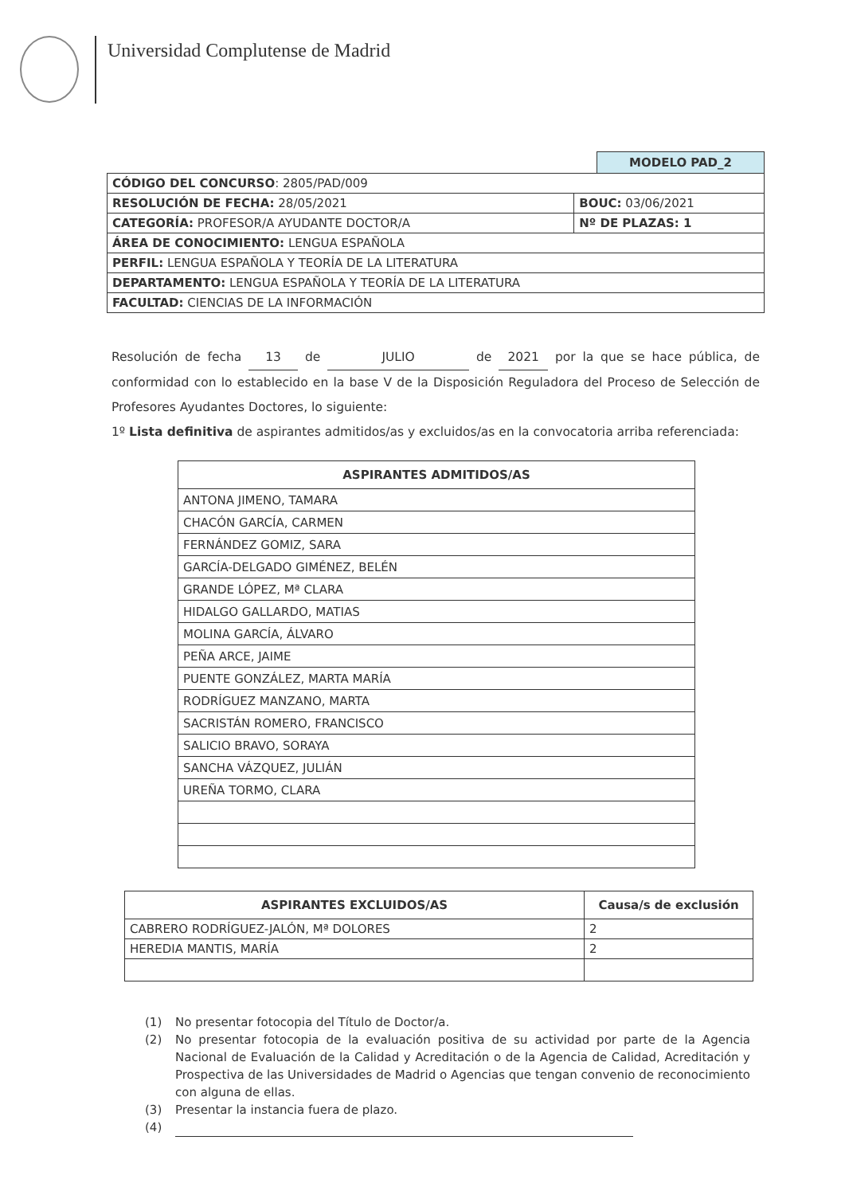Universidad Complutense de Madrid
MODELO PAD_2
| CÓDIGO DEL CONCURSO : 2805/PAD/009 | |
| RESOLUCIÓN DE FECHA: 28/05/2021 | BOUC: 03/06/2021 |
| CATEGORÍA: PROFESOR/A AYUDANTE DOCTOR/A | Nº DE PLAZAS: 1 |
| ÁREA DE CONOCIMIENTO: LENGUA ESPAÑOLA | |
| PERFIL: LENGUA ESPAÑOLA Y TEORÍA DE LA LITERATURA | |
| DEPARTAMENTO: LENGUA ESPAÑOLA Y TEORÍA DE LA LITERATURA | |
| FACULTAD: CIENCIAS DE LA INFORMACIÓN | |
Resolución de fecha 13 de JULIO de 2021 por la que se hace pública, de conformidad con lo establecido en la base V de la Disposición Reguladora del Proceso de Selección de Profesores Ayudantes Doctores, lo siguiente:
1º Lista definitiva de aspirantes admitidos/as y excluidos/as en la convocatoria arriba referenciada:
| ASPIRANTES ADMITIDOS/AS |
| --- |
| ANTONA JIMENO, TAMARA |
| CHACÓN GARCÍA, CARMEN |
| FERNÁNDEZ GOMIZ, SARA |
| GARCÍA-DELGADO GIMÉNEZ, BELÉN |
| GRANDE LÓPEZ, Mª CLARA |
| HIDALGO GALLARDO, MATIAS |
| MOLINA GARCÍA, ÁLVARO |
| PEÑA ARCE, JAIME |
| PUENTE GONZÁLEZ, MARTA MARÍA |
| RODRÍGUEZ MANZANO, MARTA |
| SACRISTÁN ROMERO, FRANCISCO |
| SALICIO BRAVO, SORAYA |
| SANCHA VÁZQUEZ, JULIÁN |
| UREÑA TORMO, CLARA |
| ASPIRANTES EXCLUIDOS/AS | Causa/s de exclusión |
| --- | --- |
| CABRERO RODRÍGUEZ-JALÓN, Mª DOLORES | 2 |
| HEREDIA MANTIS, MARÍA | 2 |
(1) No presentar fotocopia del Título de Doctor/a.
(2) No presentar fotocopia de la evaluación positiva de su actividad por parte de la Agencia Nacional de Evaluación de la Calidad y Acreditación o de la Agencia de Calidad, Acreditación y Prospectiva de las Universidades de Madrid o Agencias que tengan convenio de reconocimiento con alguna de ellas.
(3) Presentar la instancia fuera de plazo.
(4)